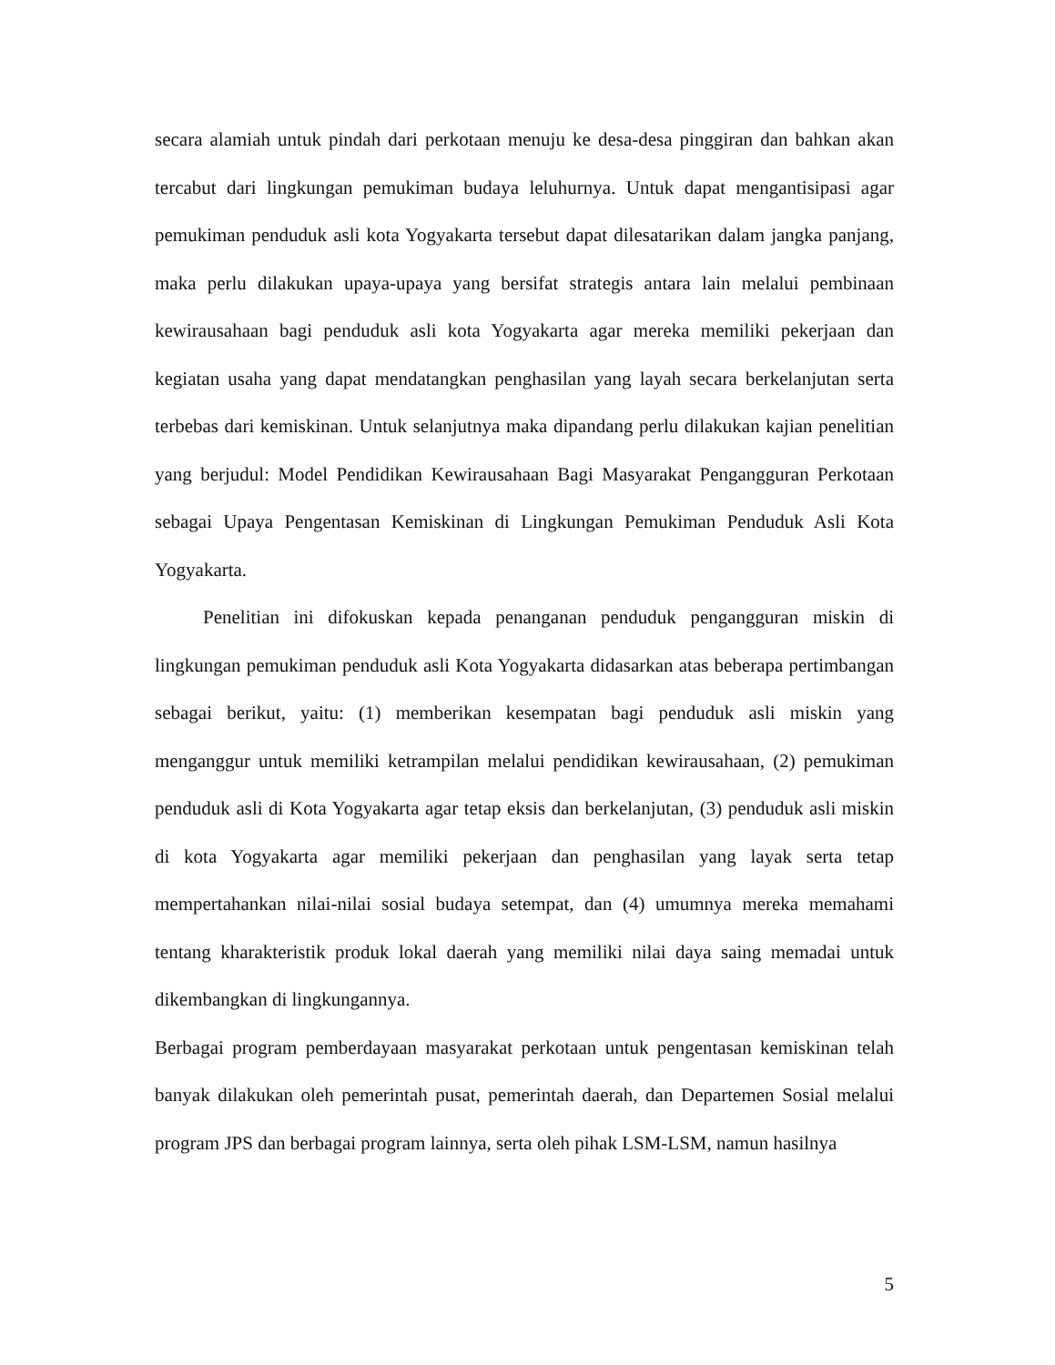secara alamiah untuk pindah dari perkotaan menuju ke desa-desa pinggiran dan bahkan akan tercabut dari lingkungan pemukiman budaya leluhurnya. Untuk dapat mengantisipasi agar pemukiman penduduk asli kota Yogyakarta tersebut dapat dilesatarikan dalam jangka panjang, maka perlu dilakukan upaya-upaya yang bersifat strategis antara lain melalui pembinaan kewirausahaan bagi penduduk asli kota Yogyakarta agar mereka memiliki pekerjaan dan kegiatan usaha yang dapat mendatangkan penghasilan yang layah secara berkelanjutan serta terbebas dari kemiskinan. Untuk selanjutnya maka dipandang perlu dilakukan kajian penelitian yang berjudul: Model Pendidikan Kewirausahaan Bagi Masyarakat Pengangguran Perkotaan sebagai Upaya Pengentasan Kemiskinan di Lingkungan Pemukiman Penduduk Asli Kota Yogyakarta.
Penelitian ini difokuskan kepada penanganan penduduk pengangguran miskin di lingkungan pemukiman penduduk asli Kota Yogyakarta didasarkan atas beberapa pertimbangan sebagai berikut, yaitu: (1) memberikan kesempatan bagi penduduk asli miskin yang menganggur untuk memiliki ketrampilan melalui pendidikan kewirausahaan, (2) pemukiman penduduk asli di Kota Yogyakarta agar tetap eksis dan berkelanjutan, (3) penduduk asli miskin di kota Yogyakarta agar memiliki pekerjaan dan penghasilan yang layak serta tetap mempertahankan nilai-nilai sosial budaya setempat, dan (4) umumnya mereka memahami tentang kharakteristik produk lokal daerah yang memiliki nilai daya saing memadai untuk dikembangkan di lingkungannya.
Berbagai program pemberdayaan masyarakat perkotaan untuk pengentasan kemiskinan telah banyak dilakukan oleh pemerintah pusat, pemerintah daerah, dan Departemen Sosial melalui program JPS dan berbagai program lainnya, serta oleh pihak LSM-LSM, namun hasilnya
5